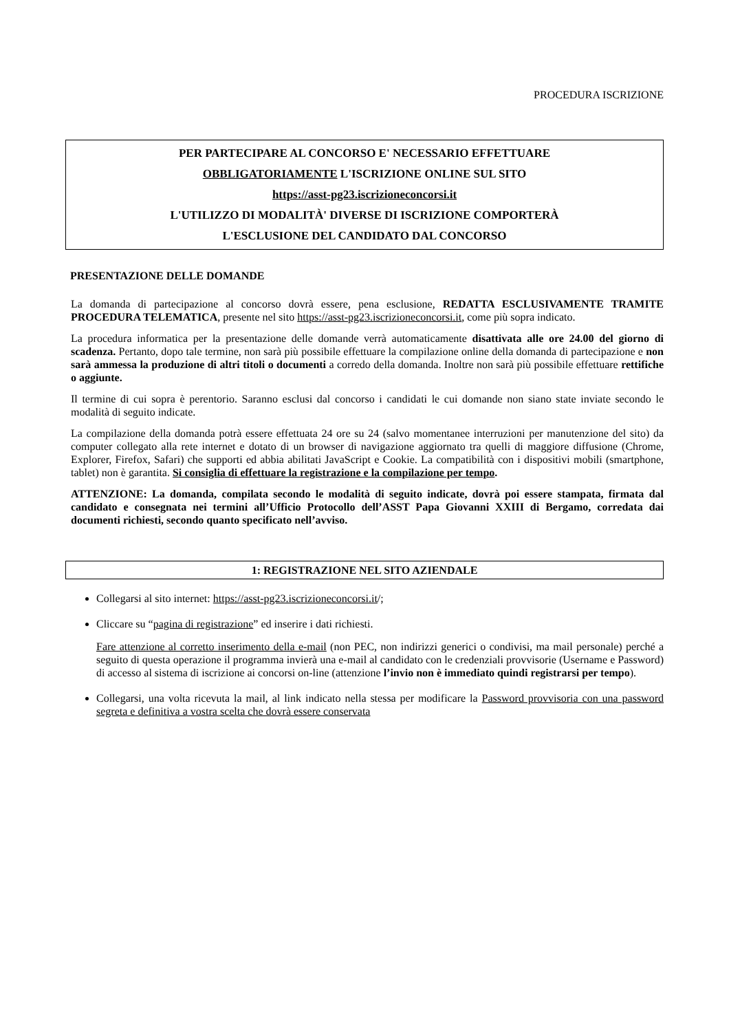PROCEDURA ISCRIZIONE
PER PARTECIPARE AL CONCORSO E' NECESSARIO EFFETTUARE
OBBLIGATORIAMENTE L'ISCRIZIONE ONLINE SUL SITO
https://asst-pg23.iscrizioneconcorsi.it
L'UTILIZZO DI MODALITÀ' DIVERSE DI ISCRIZIONE COMPORTERÀ
L'ESCLUSIONE DEL CANDIDATO DAL CONCORSO
PRESENTAZIONE DELLE DOMANDE
La domanda di partecipazione al concorso dovrà essere, pena esclusione, REDATTA ESCLUSIVAMENTE TRAMITE PROCEDURA TELEMATICA, presente nel sito https://asst-pg23.iscrizioneconcorsi.it, come più sopra indicato.
La procedura informatica per la presentazione delle domande verrà automaticamente disattivata alle ore 24.00 del giorno di scadenza. Pertanto, dopo tale termine, non sarà più possibile effettuare la compilazione online della domanda di partecipazione e non sarà ammessa la produzione di altri titoli o documenti a corredo della domanda. Inoltre non sarà più possibile effettuare rettifiche o aggiunte.
Il termine di cui sopra è perentorio. Saranno esclusi dal concorso i candidati le cui domande non siano state inviate secondo le modalità di seguito indicate.
La compilazione della domanda potrà essere effettuata 24 ore su 24 (salvo momentanee interruzioni per manutenzione del sito) da computer collegato alla rete internet e dotato di un browser di navigazione aggiornato tra quelli di maggiore diffusione (Chrome, Explorer, Firefox, Safari) che supporti ed abbia abilitati JavaScript e Cookie. La compatibilità con i dispositivi mobili (smartphone, tablet) non è garantita. Si consiglia di effettuare la registrazione e la compilazione per tempo.
ATTENZIONE: La domanda, compilata secondo le modalità di seguito indicate, dovrà poi essere stampata, firmata dal candidato e consegnata nei termini all’Ufficio Protocollo dell’ASST Papa Giovanni XXIII di Bergamo, corredata dai documenti richiesti, secondo quanto specificato nell’avviso.
1: REGISTRAZIONE NEL SITO AZIENDALE
Collegarsi al sito internet: https://asst-pg23.iscrizioneconcorsi.it/;
Cliccare su “pagina di registrazione” ed inserire i dati richiesti.
Fare attenzione al corretto inserimento della e-mail (non PEC, non indirizzi generici o condivisi, ma mail personale) perché a seguito di questa operazione il programma invierà una e-mail al candidato con le credenziali provvisorie (Username e Password) di accesso al sistema di iscrizione ai concorsi on-line (attenzione l’invio non è immediato quindi registrarsi per tempo).
Collegarsi, una volta ricevuta la mail, al link indicato nella stessa per modificare la Password provvisoria con una password segreta e definitiva a vostra scelta che dovrà essere conservata